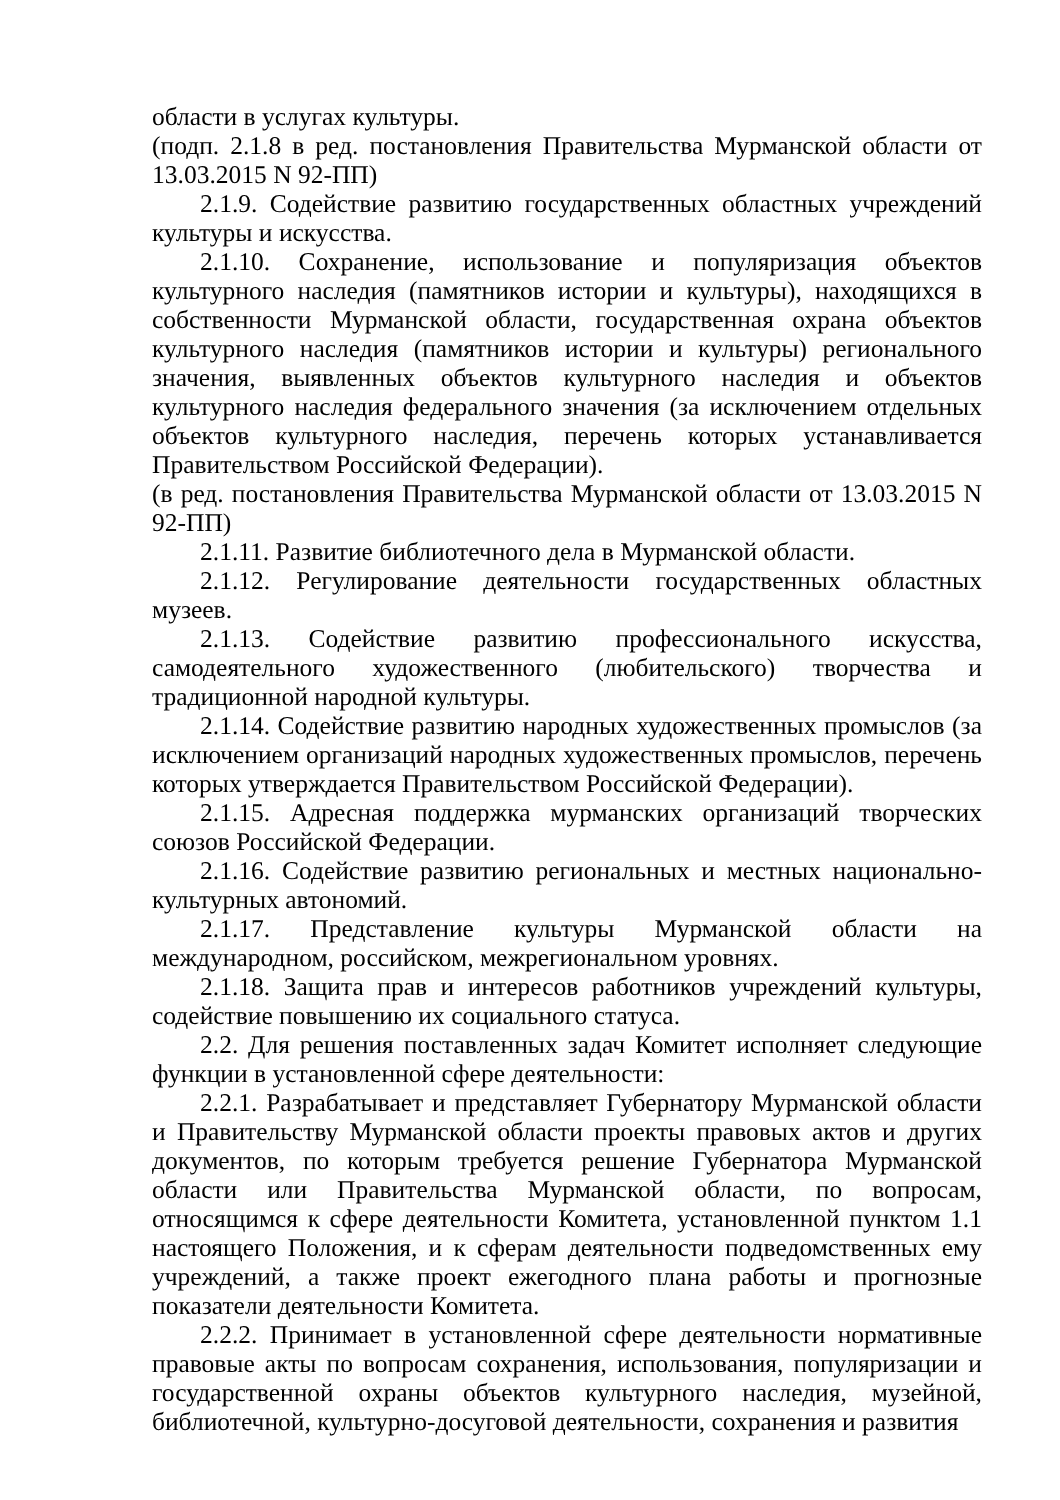области в услугах культуры.
(подп. 2.1.8 в ред. постановления Правительства Мурманской области от 13.03.2015 N 92-ПП)
2.1.9. Содействие развитию государственных областных учреждений культуры и искусства.
2.1.10. Сохранение, использование и популяризация объектов культурного наследия (памятников истории и культуры), находящихся в собственности Мурманской области, государственная охрана объектов культурного наследия (памятников истории и культуры) регионального значения, выявленных объектов культурного наследия и объектов культурного наследия федерального значения (за исключением отдельных объектов культурного наследия, перечень которых устанавливается Правительством Российской Федерации).
(в ред. постановления Правительства Мурманской области от 13.03.2015 N 92-ПП)
2.1.11. Развитие библиотечного дела в Мурманской области.
2.1.12. Регулирование деятельности государственных областных музеев.
2.1.13. Содействие развитию профессионального искусства, самодеятельного художественного (любительского) творчества и традиционной народной культуры.
2.1.14. Содействие развитию народных художественных промыслов (за исключением организаций народных художественных промыслов, перечень которых утверждается Правительством Российской Федерации).
2.1.15. Адресная поддержка мурманских организаций творческих союзов Российской Федерации.
2.1.16. Содействие развитию региональных и местных национально-культурных автономий.
2.1.17. Представление культуры Мурманской области на международном, российском, межрегиональном уровнях.
2.1.18. Защита прав и интересов работников учреждений культуры, содействие повышению их социального статуса.
2.2. Для решения поставленных задач Комитет исполняет следующие функции в установленной сфере деятельности:
2.2.1. Разрабатывает и представляет Губернатору Мурманской области и Правительству Мурманской области проекты правовых актов и других документов, по которым требуется решение Губернатора Мурманской области или Правительства Мурманской области, по вопросам, относящимся к сфере деятельности Комитета, установленной пунктом 1.1 настоящего Положения, и к сферам деятельности подведомственных ему учреждений, а также проект ежегодного плана работы и прогнозные показатели деятельности Комитета.
2.2.2. Принимает в установленной сфере деятельности нормативные правовые акты по вопросам сохранения, использования, популяризации и государственной охраны объектов культурного наследия, музейной, библиотечной, культурно-досуговой деятельности, сохранения и развития